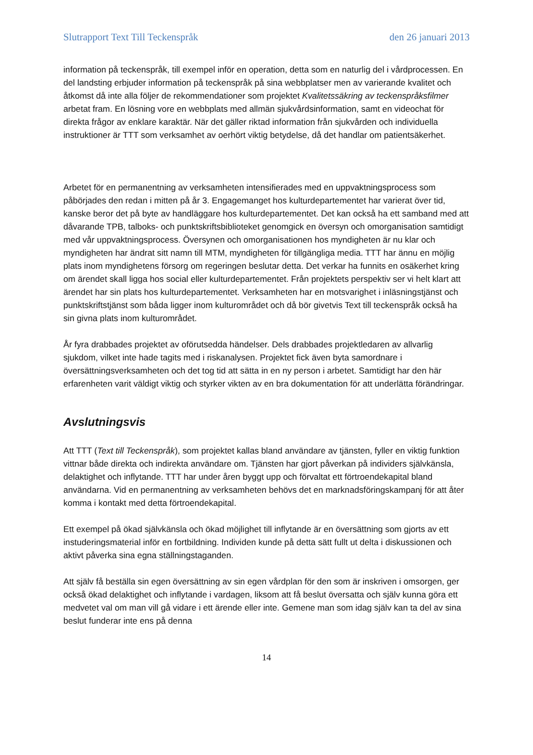Slutrapport Text Till Teckenspråk den 26 januari 2013
information på teckenspråk, till exempel inför en operation, detta som en naturlig del i vårdprocessen. En del landsting erbjuder information på teckenspråk på sina webbplatser men av varierande kvalitet och åtkomst då inte alla följer de rekommendationer som projektet Kvalitetssäkring av teckenspråksfilmer arbetat fram. En lösning vore en webbplats med allmän sjukvårdsinformation, samt en videochat för direkta frågor av enklare karaktär. När det gäller riktad information från sjukvården och individuella instruktioner är TTT som verksamhet av oerhört viktig betydelse, då det handlar om patientsäkerhet.
Arbetet för en permanentning av verksamheten intensifierades med en uppvaktningsprocess som påbörjades den redan i mitten på år 3. Engagemanget hos kulturdepartementet har varierat över tid, kanske beror det på byte av handläggare hos kulturdepartementet. Det kan också ha ett samband med att dåvarande TPB, talboks- och punktskriftsbiblioteket genomgick en översyn och omorganisation samtidigt med vår uppvaktningsprocess. Översynen och omorganisationen hos myndigheten är nu klar och myndigheten har ändrat sitt namn till MTM, myndigheten för tillgängliga media. TTT har ännu en möjlig plats inom myndighetens försorg om regeringen beslutar detta. Det verkar ha funnits en osäkerhet kring om ärendet skall ligga hos social eller kulturdepartementet. Från projektets perspektiv ser vi helt klart att ärendet har sin plats hos kulturdepartementet. Verksamheten har en motsvarighet i inläsningstjänst och punktskriftstjänst som båda ligger inom kulturområdet och då bör givetvis Text till teckenspråk också ha sin givna plats inom kulturområdet.
År fyra drabbades projektet av oförutsedda händelser. Dels drabbades projektledaren av allvarlig sjukdom, vilket inte hade tagits med i riskanalysen. Projektet fick även byta samordnare i översättningsverksamheten och det tog tid att sätta in en ny person i arbetet. Samtidigt har den här erfarenheten varit väldigt viktig och styrker vikten av en bra dokumentation för att underlätta förändringar.
Avslutningsvis
Att TTT (Text till Teckenspråk), som projektet kallas bland användare av tjänsten, fyller en viktig funktion vittnar både direkta och indirekta användare om. Tjänsten har gjort påverkan på individers självkänsla, delaktighet och inflytande. TTT har under åren byggt upp och förvaltat ett förtroendekapital bland användarna. Vid en permanentning av verksamheten behövs det en marknadsföringskampanj för att åter komma i kontakt med detta förtroendekapital.
Ett exempel på ökad självkänsla och ökad möjlighet till inflytande är en översättning som gjorts av ett instuderingsmaterial inför en fortbildning. Individen kunde på detta sätt fullt ut delta i diskussionen och aktivt påverka sina egna ställningstaganden.
Att själv få beställa sin egen översättning av sin egen vårdplan för den som är inskriven i omsorgen, ger också ökad delaktighet och inflytande i vardagen, liksom att få beslut översatta och själv kunna göra ett medvetet val om man vill gå vidare i ett ärende eller inte. Gemene man som idag själv kan ta del av sina beslut funderar inte ens på denna
14